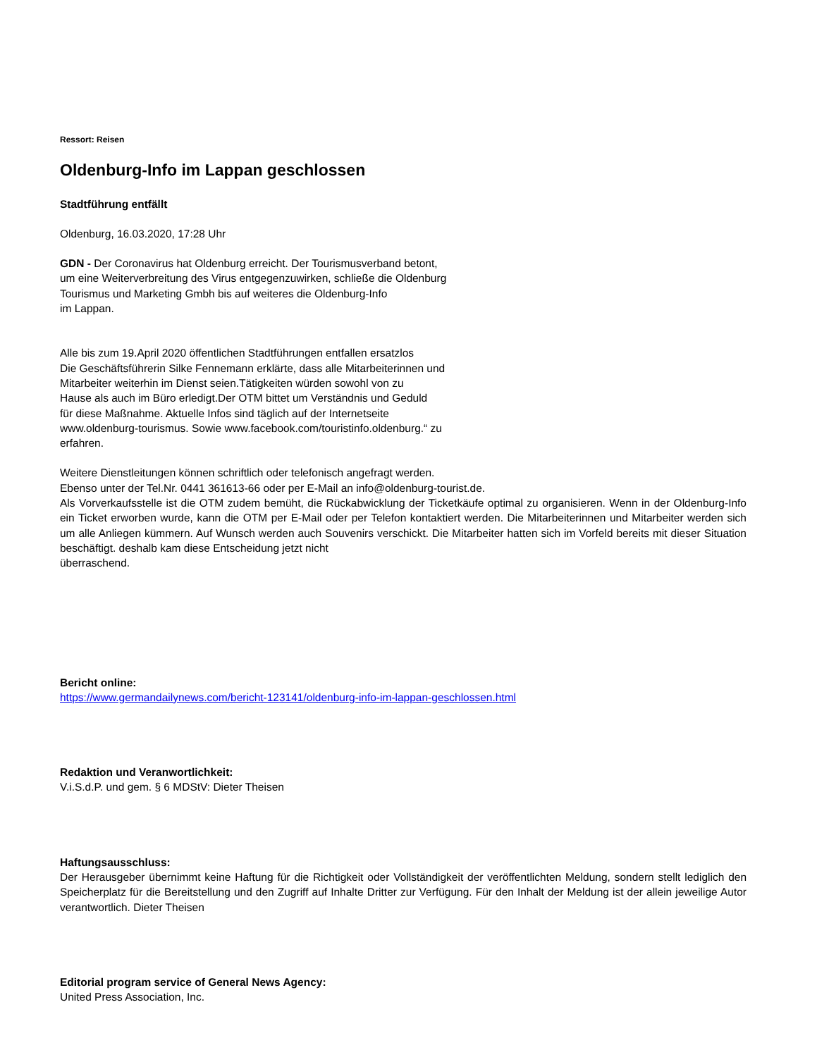Ressort: Reisen
Oldenburg-Info im Lappan geschlossen
Stadtführung entfällt
Oldenburg, 16.03.2020, 17:28 Uhr
GDN - Der Coronavirus hat Oldenburg erreicht. Der Tourismusverband betont,
um eine Weiterverbreitung des Virus entgegenzuwirken, schließe die Oldenburg
Tourismus und Marketing Gmbh bis auf weiteres die Oldenburg-Info
im Lappan.
Alle bis zum 19.April 2020 öffentlichen Stadtführungen entfallen ersatzlos
Die Geschäftsführerin Silke Fennemann erklärte, dass alle Mitarbeiterinnen und
Mitarbeiter weiterhin im Dienst seien.Tätigkeiten würden sowohl von zu
Hause als auch im Büro erledigt.Der OTM bittet um Verständnis und Geduld
für diese Maßnahme. Aktuelle Infos sind täglich auf der Internetseite
www.oldenburg-tourismus. Sowie www.facebook.com/touristinfo.oldenburg.“ zu
erfahren.
Weitere Dienstleitungen können schriftlich oder telefonisch angefragt werden.
Ebenso unter der Tel.Nr. 0441 361613-66 oder per E-Mail an info@oldenburg-tourist.de.
Als Vorverkaufsstelle ist die OTM zudem bemüht, die Rückabwicklung der Ticketkäufe optimal zu organisieren. Wenn in der Oldenburg-Info ein Ticket erworben wurde, kann die OTM per E-Mail oder per Telefon kontaktiert werden. Die Mitarbeiterinnen und Mitarbeiter werden sich um alle Anliegen kümmern. Auf Wunsch werden auch Souvenirs verschickt. Die Mitarbeiter hatten sich im Vorfeld bereits mit dieser Situation beschäftigt. deshalb kam diese Entscheidung jetzt nicht
überraschend.
Bericht online:
https://www.germandailynews.com/bericht-123141/oldenburg-info-im-lappan-geschlossen.html
Redaktion und Veranwortlichkeit:
V.i.S.d.P. und gem. § 6 MDStV: Dieter Theisen
Haftungsausschluss:
Der Herausgeber übernimmt keine Haftung für die Richtigkeit oder Vollständigkeit der veröffentlichten Meldung, sondern stellt lediglich den Speicherplatz für die Bereitstellung und den Zugriff auf Inhalte Dritter zur Verfügung. Für den Inhalt der Meldung ist der allein jeweilige Autor verantwortlich. Dieter Theisen
Editorial program service of General News Agency:
United Press Association, Inc.